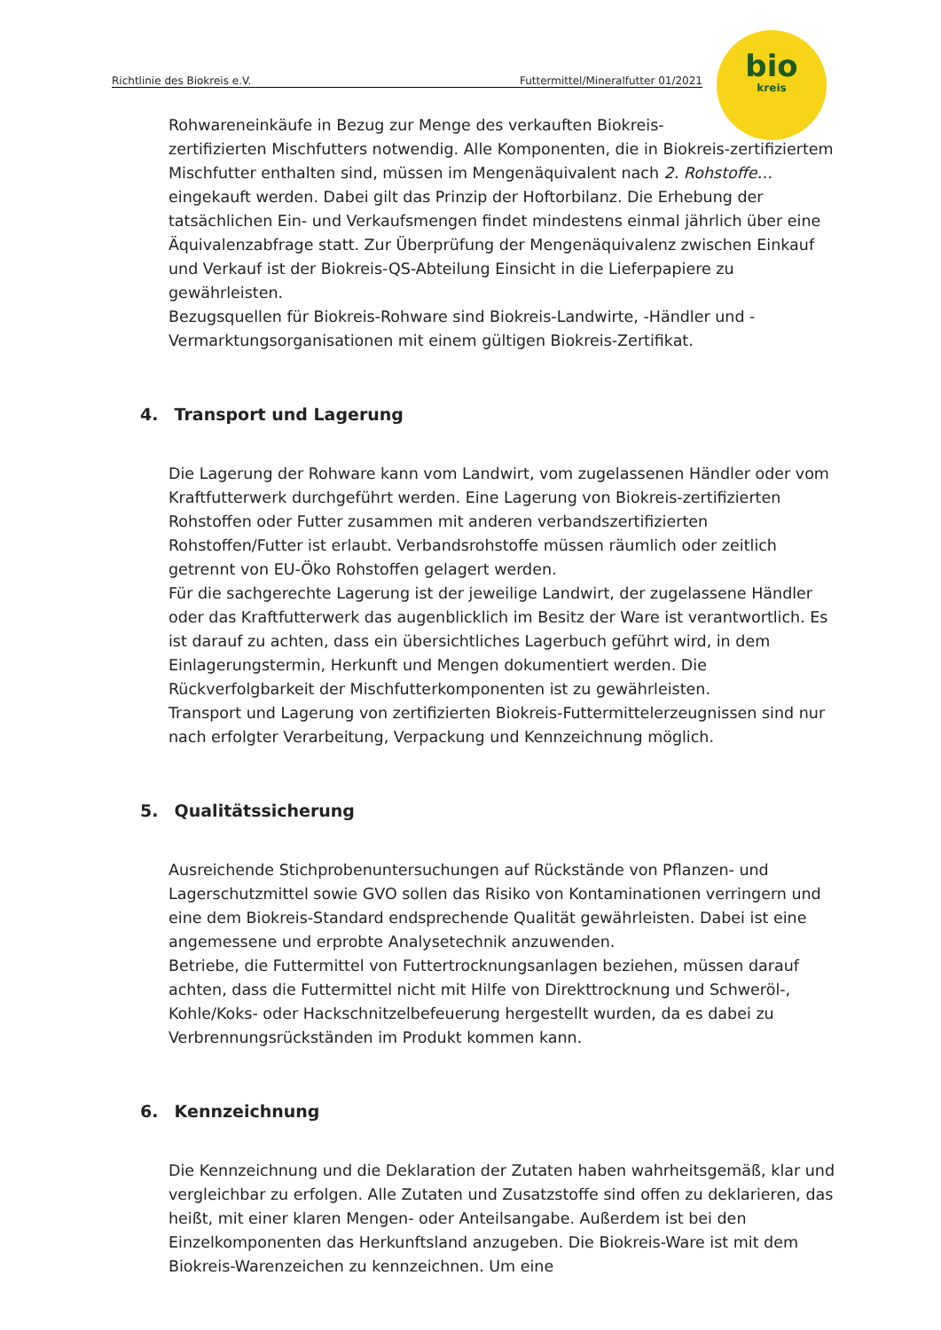Richtlinie des Biokreis e.V. Futtermittel/Mineralfutter 01/2021
bio
kreis
Rohwareneinkäufe in Bezug zur Menge des verkauften Biokreis-
zertifizierten Mischfutters notwendig. Alle Komponenten, die in Biokreis-zertifiziertem Mischfutter enthalten sind, müssen im Mengenäquivalent nach 2. Rohstoffe… eingekauft werden. Dabei gilt das Prinzip der Hoftorbilanz. Die Erhebung der tatsächlichen Ein- und Verkaufsmengen findet mindestens einmal jährlich über eine Äquivalenzabfrage statt. Zur Überprüfung der Mengenäquivalenz zwischen Einkauf und Verkauf ist der Biokreis-QS-Abteilung Einsicht in die Lieferpapiere zu gewährleisten.
Bezugsquellen für Biokreis-Rohware sind Biokreis-Landwirte, -Händler und -Vermarktungsorganisationen mit einem gültigen Biokreis-Zertifikat.
4. Transport und Lagerung
Die Lagerung der Rohware kann vom Landwirt, vom zugelassenen Händler oder vom Kraftfutterwerk durchgeführt werden. Eine Lagerung von Biokreis-zertifizierten Rohstoffen oder Futter zusammen mit anderen verbandszertifizierten Rohstoffen/Futter ist erlaubt. Verbandsrohstoffe müssen räumlich oder zeitlich getrennt von EU-Öko Rohstoffen gelagert werden.
Für die sachgerechte Lagerung ist der jeweilige Landwirt, der zugelassene Händler oder das Kraftfutterwerk das augenblicklich im Besitz der Ware ist verantwortlich. Es ist darauf zu achten, dass ein übersichtliches Lagerbuch geführt wird, in dem Einlagerungstermin, Herkunft und Mengen dokumentiert werden. Die Rückverfolgbarkeit der Mischfutterkomponenten ist zu gewährleisten.
Transport und Lagerung von zertifizierten Biokreis-Futtermittelerzeugnissen sind nur nach erfolgter Verarbeitung, Verpackung und Kennzeichnung möglich.
5. Qualitätssicherung
Ausreichende Stichprobenuntersuchungen auf Rückstände von Pflanzen- und Lagerschutzmittel sowie GVO sollen das Risiko von Kontaminationen verringern und eine dem Biokreis-Standard endsprechende Qualität gewährleisten. Dabei ist eine angemessene und erprobte Analysetechnik anzuwenden.
Betriebe, die Futtermittel von Futtertrocknungsanlagen beziehen, müssen darauf achten, dass die Futtermittel nicht mit Hilfe von Direkttrocknung und Schweröl-, Kohle/Koks- oder Hackschnitzelbefeuerung hergestellt wurden, da es dabei zu Verbrennungsrückständen im Produkt kommen kann.
6. Kennzeichnung
Die Kennzeichnung und die Deklaration der Zutaten haben wahrheitsgemäß, klar und vergleichbar zu erfolgen. Alle Zutaten und Zusatzstoffe sind offen zu deklarieren, das heißt, mit einer klaren Mengen- oder Anteilsangabe. Außerdem ist bei den Einzelkomponenten das Herkunftsland anzugeben. Die Biokreis-Ware ist mit dem Biokreis-Warenzeichen zu kennzeichnen. Um eine